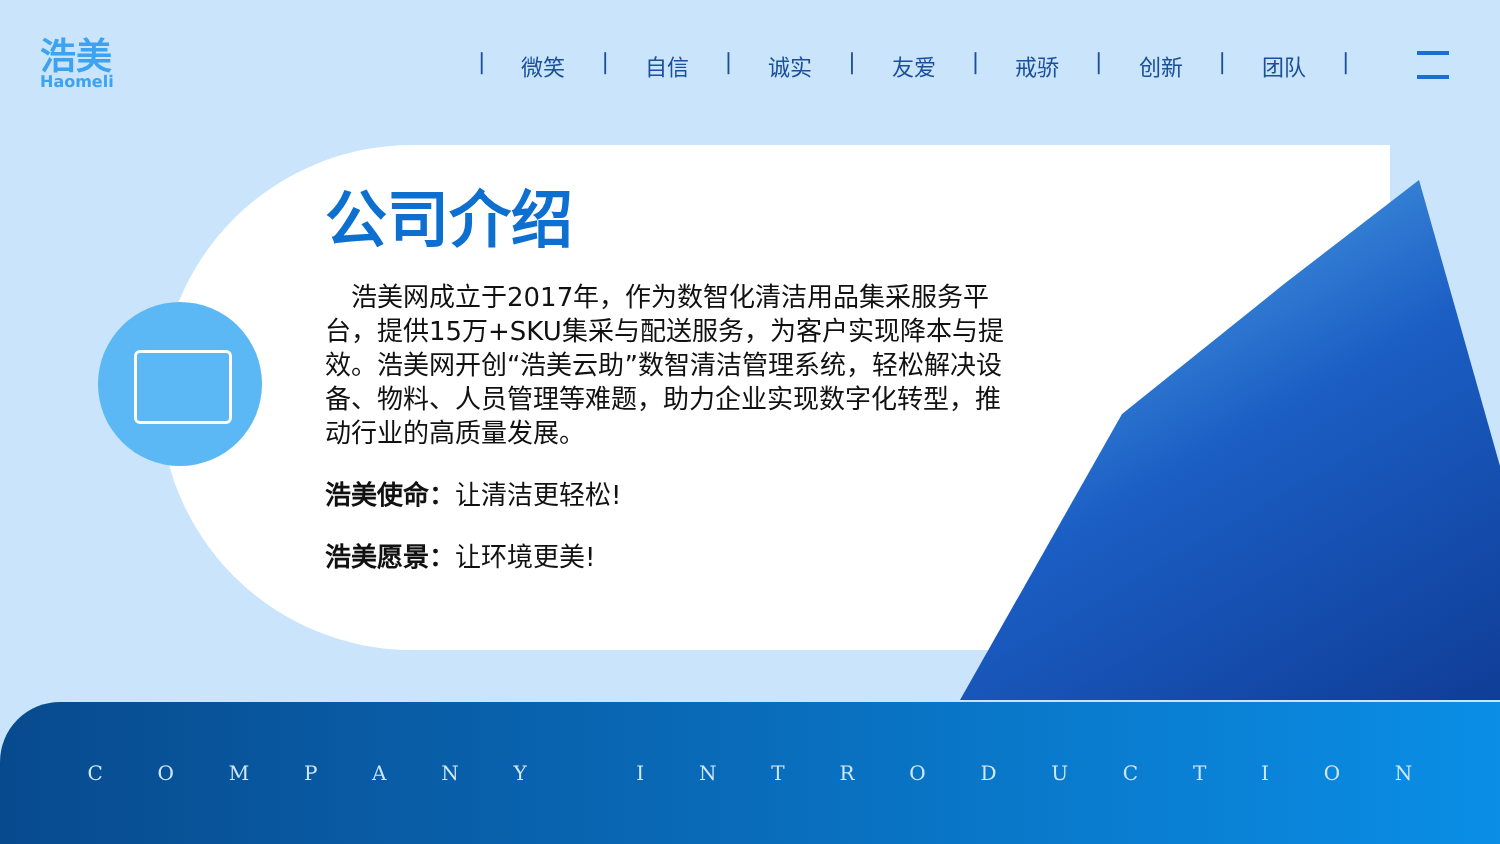浩美
Haomeli
| 微笑 | 自信 | 诚实 | 友爱 | 戒骄 | 创新 | 团队 |
公司介绍
　浩美网成立于2017年，作为数智化清洁用品集采服务平台，提供15万+SKU集采与配送服务，为客户实现降本与提效。浩美网开创“浩美云助”数智清洁管理系统，轻松解决设备、物料、人员管理等难题，助力企业实现数字化转型，推动行业的高质量发展。
浩美使命：让清洁更轻松!
浩美愿景：让环境更美!
COMPANY INTRODUCTION